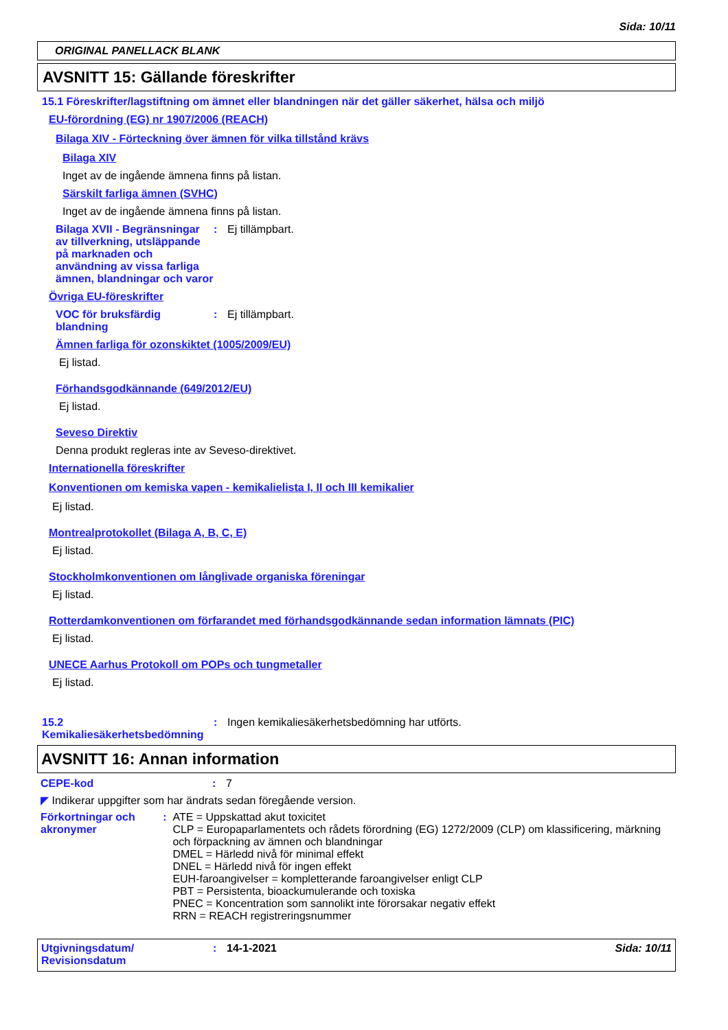Sida: 10/11
ORIGINAL PANELLACK BLANK
AVSNITT 15: Gällande föreskrifter
15.1 Föreskrifter/lagstiftning om ämnet eller blandningen när det gäller säkerhet, hälsa och miljö
EU-förordning (EG) nr 1907/2006 (REACH)
Bilaga XIV - Förteckning över ämnen för vilka tillstånd krävs
Bilaga XIV
Inget av de ingående ämnena finns på listan.
Särskilt farliga ämnen (SVHC)
Inget av de ingående ämnena finns på listan.
Bilaga XVII - Begränsningar av tillverkning, utsläppande på marknaden och användning av vissa farliga ämnen, blandningar och varor
: Ej tillämpbart.
Övriga EU-föreskrifter
VOC för bruksfärdig blandning
: Ej tillämpbart.
Ämnen farliga för ozonskiktet (1005/2009/EU)
Ej listad.
Förhandsgodkännande (649/2012/EU)
Ej listad.
Seveso Direktiv
Denna produkt regleras inte av Seveso-direktivet.
Internationella föreskrifter
Konventionen om kemiska vapen - kemikalielista I, II och III kemikalier
Ej listad.
Montrealprotokollet (Bilaga A, B, C, E)
Ej listad.
Stockholmkonventionen om långlivade organiska föreningar
Ej listad.
Rotterdamkonventionen om förfarandet med förhandsgodkännande sedan information lämnats (PIC)
Ej listad.
UNECE Aarhus Protokoll om POPs och tungmetaller
Ej listad.
15.2 Kemikaliesäkerhetsbedömning
: Ingen kemikaliesäkerhetsbedömning har utförts.
AVSNITT 16: Annan information
CEPE-kod : 7
◤ Indikerar uppgifter som har ändrats sedan föregående version.
Förkortningar och akronymer
: ATE = Uppskattad akut toxicitet
CLP = Europaparlamentets och rådets förordning (EG) 1272/2009 (CLP) om klassificering, märkning och förpackning av ämnen och blandningar
DMEL = Härledd nivå för minimal effekt
DNEL = Härledd nivå för ingen effekt
EUH-faroangivelser = kompletterande faroangivelser enligt CLP
PBT = Persistenta, bioackumulerande och toxiska
PNEC = Koncentration som sannolikt inte förorsakar negativ effekt
RRN = REACH registreringsnummer
Utgivningsdatum/ Revisionsdatum
: 14-1-2021 Sida: 10/11